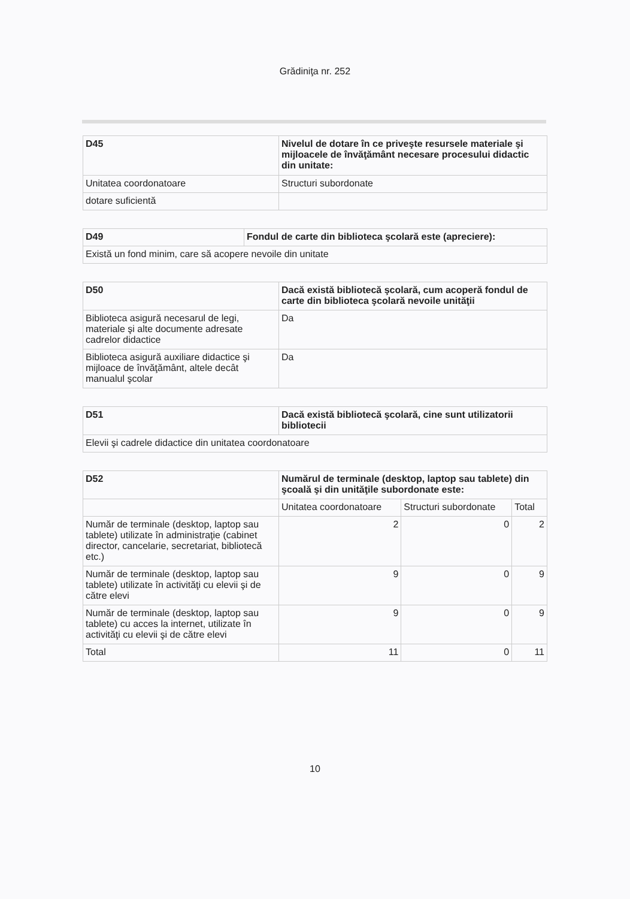Grădiniţa nr. 252
| D45 | Nivelul de dotare în ce priveşte resursele materiale şi mijloacele de învăţământ necesare procesului didactic din unitate: |
| Unitatea coordonatoare | Structuri subordonate |
| dotare suficientă | |
| D49 | Fondul de carte din biblioteca şcolară este (apreciere): |
| Există un fond minim, care să acopere nevoile din unitate | |
| D50 | Dacă există bibliotecă şcolară, cum acoperă fondul de carte din biblioteca şcolară nevoile unităţii |
| Biblioteca asigură necesarul de legi, materiale şi alte documente adresate cadrelor didactice | Da |
| Biblioteca asigură auxiliare didactice şi mijloace de învăţământ, altele decât manualul şcolar | Da |
| D51 | Dacă există bibliotecă şcolară, cine sunt utilizatorii bibliotecii |
| Elevii şi cadrele didactice din unitatea coordonatoare | |
| D52 | Numărul de terminale (desktop, laptop sau tablete) din şcoală şi din unităţile subordonate este: | | |
| | Unitatea coordonatoare | Structuri subordonate | Total |
| Număr de terminale (desktop, laptop sau tablete) utilizate în administraţie (cabinet director, cancelarie, secretariat, bibliotecă etc.) | 2 | 0 | 2 |
| Număr de terminale (desktop, laptop sau tablete) utilizate în activităţi cu elevii şi de către elevi | 9 | 0 | 9 |
| Număr de terminale (desktop, laptop sau tablete) cu acces la internet, utilizate în activităţi cu elevii şi de către elevi | 9 | 0 | 9 |
| Total | 11 | 0 | 11 |
10